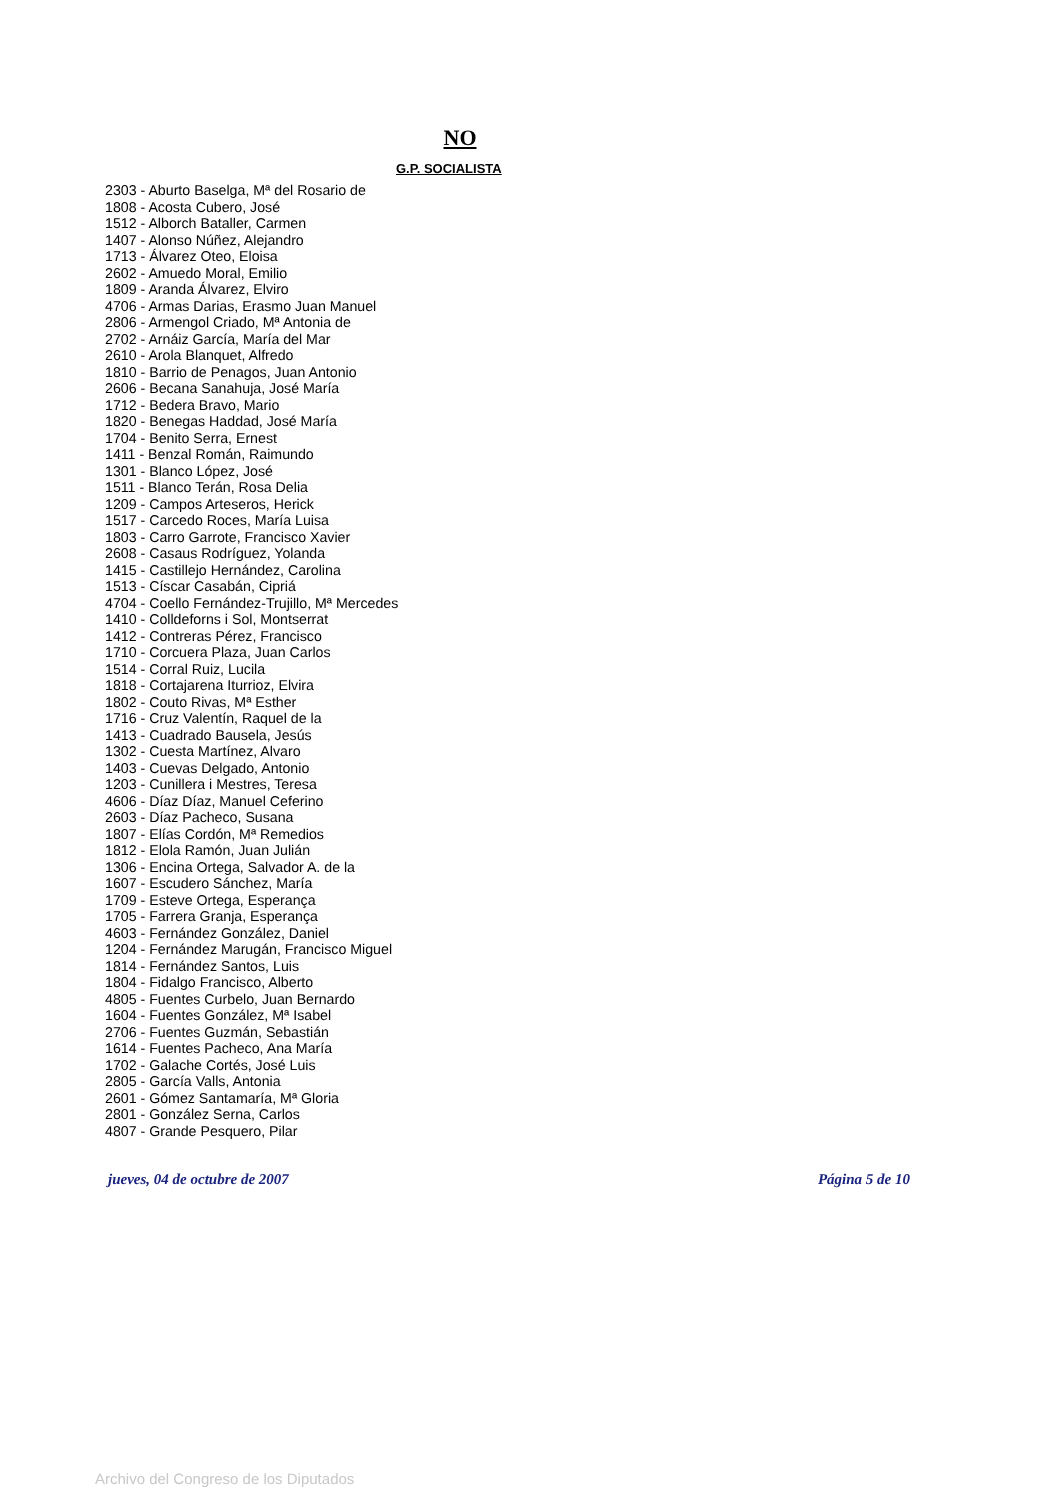NO
G.P. SOCIALISTA
2303 - Aburto Baselga, Mª del Rosario de
1808 - Acosta Cubero, José
1512 - Alborch Bataller, Carmen
1407 - Alonso Núñez, Alejandro
1713 - Álvarez Oteo, Eloisa
2602 - Amuedo Moral, Emilio
1809 - Aranda Álvarez, Elviro
4706 - Armas Darias, Erasmo Juan Manuel
2806 - Armengol Criado, Mª Antonia de
2702 - Arnáiz García, María del Mar
2610 - Arola Blanquet, Alfredo
1810 - Barrio de Penagos, Juan Antonio
2606 - Becana Sanahuja, José María
1712 - Bedera Bravo, Mario
1820 - Benegas Haddad, José María
1704 - Benito Serra, Ernest
1411 - Benzal Román, Raimundo
1301 - Blanco López, José
1511 - Blanco Terán, Rosa Delia
1209 - Campos Arteseros, Herick
1517 - Carcedo Roces, María Luisa
1803 - Carro Garrote, Francisco Xavier
2608 - Casaus Rodríguez, Yolanda
1415 - Castillejo Hernández, Carolina
1513 - Císcar Casabán, Cipriá
4704 - Coello Fernández-Trujillo, Mª Mercedes
1410 - Colldeforns i Sol, Montserrat
1412 - Contreras Pérez, Francisco
1710 - Corcuera Plaza, Juan Carlos
1514 - Corral Ruiz, Lucila
1818 - Cortajarena Iturrioz, Elvira
1802 - Couto Rivas, Mª Esther
1716 - Cruz Valentín, Raquel de la
1413 - Cuadrado Bausela, Jesús
1302 - Cuesta Martínez, Alvaro
1403 - Cuevas Delgado, Antonio
1203 - Cunillera i Mestres, Teresa
4606 - Díaz Díaz, Manuel Ceferino
2603 - Díaz Pacheco, Susana
1807 - Elías Cordón, Mª Remedios
1812 - Elola Ramón, Juan Julián
1306 - Encina Ortega, Salvador A. de la
1607 - Escudero Sánchez, María
1709 - Esteve Ortega, Esperança
1705 - Farrera Granja, Esperança
4603 - Fernández González, Daniel
1204 - Fernández Marugán, Francisco Miguel
1814 - Fernández Santos, Luis
1804 - Fidalgo Francisco, Alberto
4805 - Fuentes Curbelo, Juan Bernardo
1604 - Fuentes González, Mª Isabel
2706 - Fuentes Guzmán, Sebastián
1614 - Fuentes Pacheco, Ana María
1702 - Galache Cortés, José Luis
2805 - García Valls, Antonia
2601 - Gómez Santamaría, Mª Gloria
2801 - González Serna, Carlos
4807 - Grande Pesquero, Pilar
jueves, 04 de octubre de 2007 Página 5 de 10
Archivo del Congreso de los Diputados